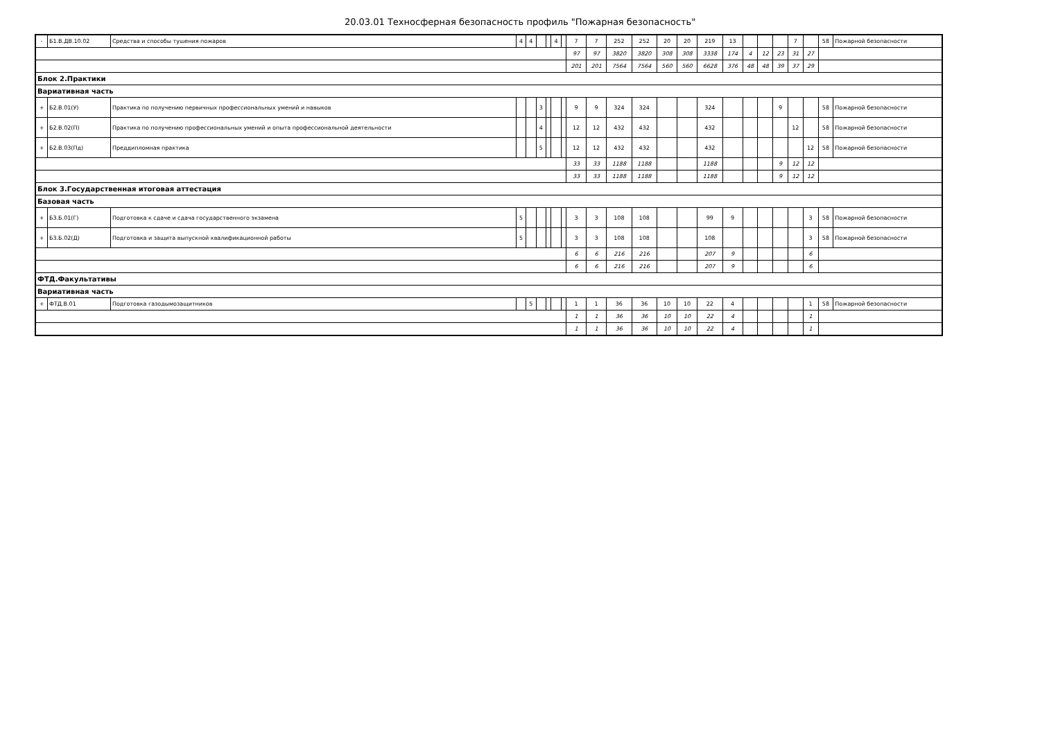20.03.01 Техносферная безопасность профиль "Пожарная безопасность"
| - | Б1.В.ДВ.10.02 | Средства и способы тушения пожаров | 4 | 4 | | | 4 | | 7 | 7 | 252 | 252 | 20 | 20 | 219 | 13 | | | | 7 | | 58 | Пожарной безопасности |
| | | | | | | | | | 97 | 97 | 3820 | 3820 | 308 | 308 | 3338 | 174 | 4 | 12 | 23 | 31 | 27 | | |
| | | | | | | | | | 201 | 201 | 7564 | 7564 | 560 | 560 | 6628 | 376 | 48 | 48 | 39 | 37 | 29 | | |
| Блок 2.Практики | | | | | | | | | | | | | | | | | | | | | | | |
| Вариативная часть | | | | | | | | | | | | | | | | | | | | | | | |
| + | Б2.В.01(У) | Практика по получению первичных профессиональных умений и навыков | | | 3 | | | | 9 | 9 | 324 | 324 | | | 324 | | | | 9 | | | 58 | Пожарной безопасности |
| + | Б2.В.02(П) | Практика по получению профессиональных умений и опыта профессиональной деятельности | | | 4 | | | | 12 | 12 | 432 | 432 | | | 432 | | | | | 12 | | 58 | Пожарной безопасности |
| + | Б2.В.03(Пд) | Преддипломная практика | | | 5 | | | | 12 | 12 | 432 | 432 | | | 432 | | | | | | 12 | 58 | Пожарной безопасности |
| | | | | | | | | | 33 | 33 | 1188 | 1188 | | | 1188 | | | | 9 | 12 | 12 | | |
| | | | | | | | | | 33 | 33 | 1188 | 1188 | | | 1188 | | | | 9 | 12 | 12 | | |
| Блок 3.Государственная итоговая аттестация | | | | | | | | | | | | | | | | | | | | | | | |
| Базовая часть | | | | | | | | | | | | | | | | | | | | | | | |
| + | Б3.Б.01(Г) | Подготовка к сдаче и сдача государственного экзамена | 5 | | | | | | 3 | 3 | 108 | 108 | | | 99 | 9 | | | | | 3 | 58 | Пожарной безопасности |
| + | Б3.Б.02(Д) | Подготовка и защита выпускной квалификационной работы | 5 | | | | | | 3 | 3 | 108 | 108 | | | 108 | | | | | | 3 | 58 | Пожарной безопасности |
| | | | | | | | | | 6 | 6 | 216 | 216 | | | 207 | 9 | | | | | 6 | | |
| | | | | | | | | | 6 | 6 | 216 | 216 | | | 207 | 9 | | | | | 6 | | |
| ФТД.Факультативы | | | | | | | | | | | | | | | | | | | | | | | |
| Вариативная часть | | | | | | | | | | | | | | | | | | | | | | | |
| + | ФТД.В.01 | Подготовка газодымозащитников | | 5 | | | | | 1 | 1 | 36 | 36 | 10 | 10 | 22 | 4 | | | | | 1 | 58 | Пожарной безопасности |
| | | | | | | | | | 1 | 1 | 36 | 36 | 10 | 10 | 22 | 4 | | | | | 1 | | |
| | | | | | | | | | 1 | 1 | 36 | 36 | 10 | 10 | 22 | 4 | | | | | 1 | | |